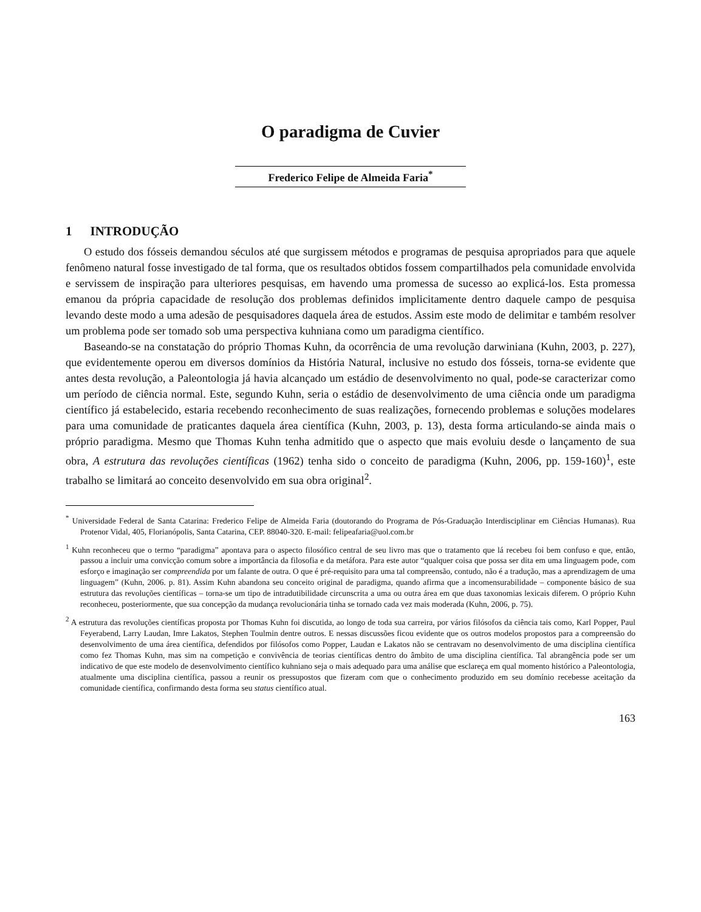O paradigma de Cuvier
Frederico Felipe de Almeida Faria<sup>*</sup>
1 INTRODUÇÃO
O estudo dos fósseis demandou séculos até que surgissem métodos e programas de pesquisa apropriados para que aquele fenômeno natural fosse investigado de tal forma, que os resultados obtidos fossem compartilhados pela comunidade envolvida e servissem de inspiração para ulteriores pesquisas, em havendo uma promessa de sucesso ao explicá-los. Esta promessa emanou da própria capacidade de resolução dos problemas definidos implicitamente dentro daquele campo de pesquisa levando deste modo a uma adesão de pesquisadores daquela área de estudos. Assim este modo de delimitar e também resolver um problema pode ser tomado sob uma perspectiva kuhniana como um paradigma científico.
Baseando-se na constatação do próprio Thomas Kuhn, da ocorrência de uma revolução darwiniana (Kuhn, 2003, p. 227), que evidentemente operou em diversos domínios da História Natural, inclusive no estudo dos fósseis, torna-se evidente que antes desta revolução, a Paleontologia já havia alcançado um estádio de desenvolvimento no qual, pode-se caracterizar como um período de ciência normal. Este, segundo Kuhn, seria o estádio de desenvolvimento de uma ciência onde um paradigma científico já estabelecido, estaria recebendo reconhecimento de suas realizações, fornecendo problemas e soluções modelares para uma comunidade de praticantes daquela área científica (Kuhn, 2003, p. 13), desta forma articulando-se ainda mais o próprio paradigma. Mesmo que Thomas Kuhn tenha admitido que o aspecto que mais evoluiu desde o lançamento de sua obra, A estrutura das revoluções científicas (1962) tenha sido o conceito de paradigma (Kuhn, 2006, pp. 159-160)<sup>1</sup>, este trabalho se limitará ao conceito desenvolvido em sua obra original<sup>2</sup>.
<sup>*</sup> Universidade Federal de Santa Catarina: Frederico Felipe de Almeida Faria (doutorando do Programa de Pós-Graduação Interdisciplinar em Ciências Humanas). Rua Protenor Vidal, 405, Florianópolis, Santa Catarina, CEP. 88040-320. E-mail: felipeafaria@uol.com.br
<sup>1</sup> Kuhn reconheceu que o termo “paradigma” apontava para o aspecto filosófico central de seu livro mas que o tratamento que lá recebeu foi bem confuso e que, então, passou a incluir uma convicção comum sobre a importância da filosofia e da metáfora. Para este autor “qualquer coisa que possa ser dita em uma linguagem pode, com esforço e imaginação ser compreendida por um falante de outra. O que é pré-requisito para uma tal compreensão, contudo, não é a tradução, mas a aprendizagem de uma linguagem” (Kuhn, 2006. p. 81). Assim Kuhn abandona seu conceito original de paradigma, quando afirma que a incomensurabilidade – componente básico de sua estrutura das revoluções científicas – torna-se um tipo de intradutibilidade circunscrita a uma ou outra área em que duas taxonomias lexicais diferem. O próprio Kuhn reconheceu, posteriormente, que sua concepção da mudança revolucionária tinha se tornado cada vez mais moderada (Kuhn, 2006, p. 75).
<sup>2</sup> A estrutura das revoluções científicas proposta por Thomas Kuhn foi discutida, ao longo de toda sua carreira, por vários filósofos da ciência tais como, Karl Popper, Paul Feyerabend, Larry Laudan, Imre Lakatos, Stephen Toulmin dentre outros. E nessas discussões ficou evidente que os outros modelos propostos para a compreensão do desenvolvimento de uma área científica, defendidos por filósofos como Popper, Laudan e Lakatos não se centravam no desenvolvimento de uma disciplina científica como fez Thomas Kuhn, mas sim na competição e convivência de teorias científicas dentro do âmbito de uma disciplina científica. Tal abrangência pode ser um indicativo de que este modelo de desenvolvimento científico kuhniano seja o mais adequado para uma análise que esclareça em qual momento histórico a Paleontologia, atualmente uma disciplina científica, passou a reunir os pressupostos que fizeram com que o conhecimento produzido em seu domínio recebesse aceitação da comunidade científica, confirmando desta forma seu status científico atual.
163